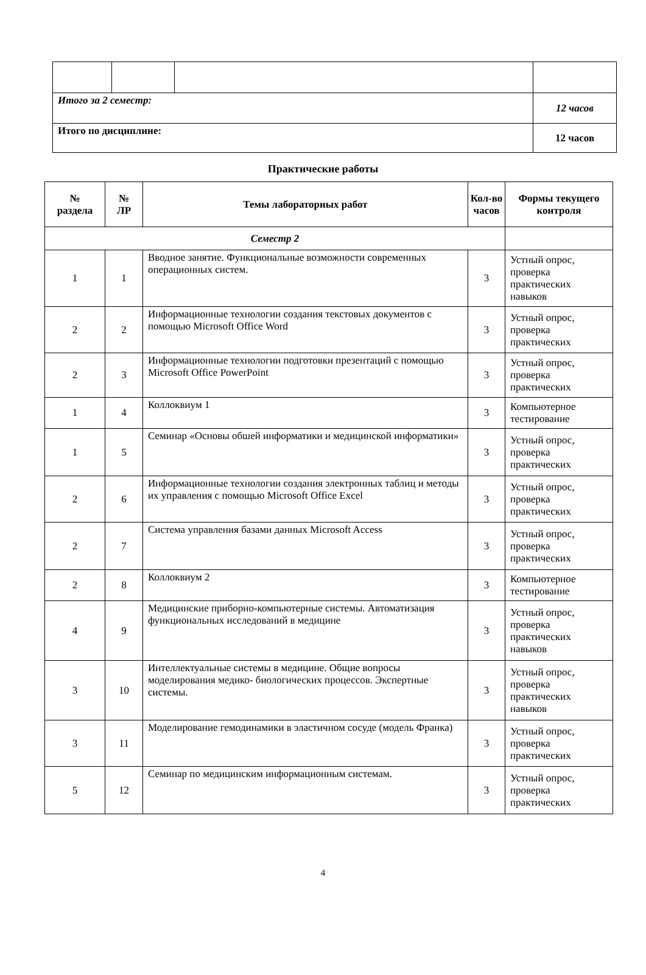| Итого за 2 семестр: | | | 12 часов |
| Итого по дисциплине: | | | 12 часов |
Практические работы
| № раздела | № ЛР | Темы лабораторных работ | Кол-во часов | Формы текущего контроля |
| --- | --- | --- | --- | --- |
| Семестр 2 | | | | |
| 1 | 1 | Вводное занятие. Функциональные возможности современных операционных систем. | 3 | Устный опрос, проверка практических навыков |
| 2 | 2 | Информационные технологии создания текстовых документов с помощью Microsoft Office Word | 3 | Устный опрос, проверка практических |
| 2 | 3 | Информационные технологии подготовки презентаций с помощью Microsoft Office PowerPoint | 3 | Устный опрос, проверка практических |
| 1 | 4 | Коллоквиум 1 | 3 | Компьютерное тестирование |
| 1 | 5 | Семинар «Основы обшей информатики и медицинской информатики» | 3 | Устный опрос, проверка практических |
| 2 | 6 | Информационные технологии создания электронных таблиц и методы их управления с помощью Microsoft Office Excel | 3 | Устный опрос, проверка практических |
| 2 | 7 | Система управления базами данных Microsoft Access | 3 | Устный опрос, проверка практических |
| 2 | 8 | Коллоквиум 2 | 3 | Компьютерное тестирование |
| 4 | 9 | Медицинские приборно-компьютерные системы. Автоматизация функциональных исследований в медицине | 3 | Устный опрос, проверка практических навыков |
| 3 | 10 | Интеллектуальные системы в медицине. Общие вопросы моделирования медико- биологических процессов. Экспертные системы. | 3 | Устный опрос, проверка практических навыков |
| 3 | 11 | Моделирование гемодинамики в эластичном сосуде (модель Франка) | 3 | Устный опрос, проверка практических |
| 5 | 12 | Семинар по медицинским информационным системам. | 3 | Устный опрос, проверка практических |
4